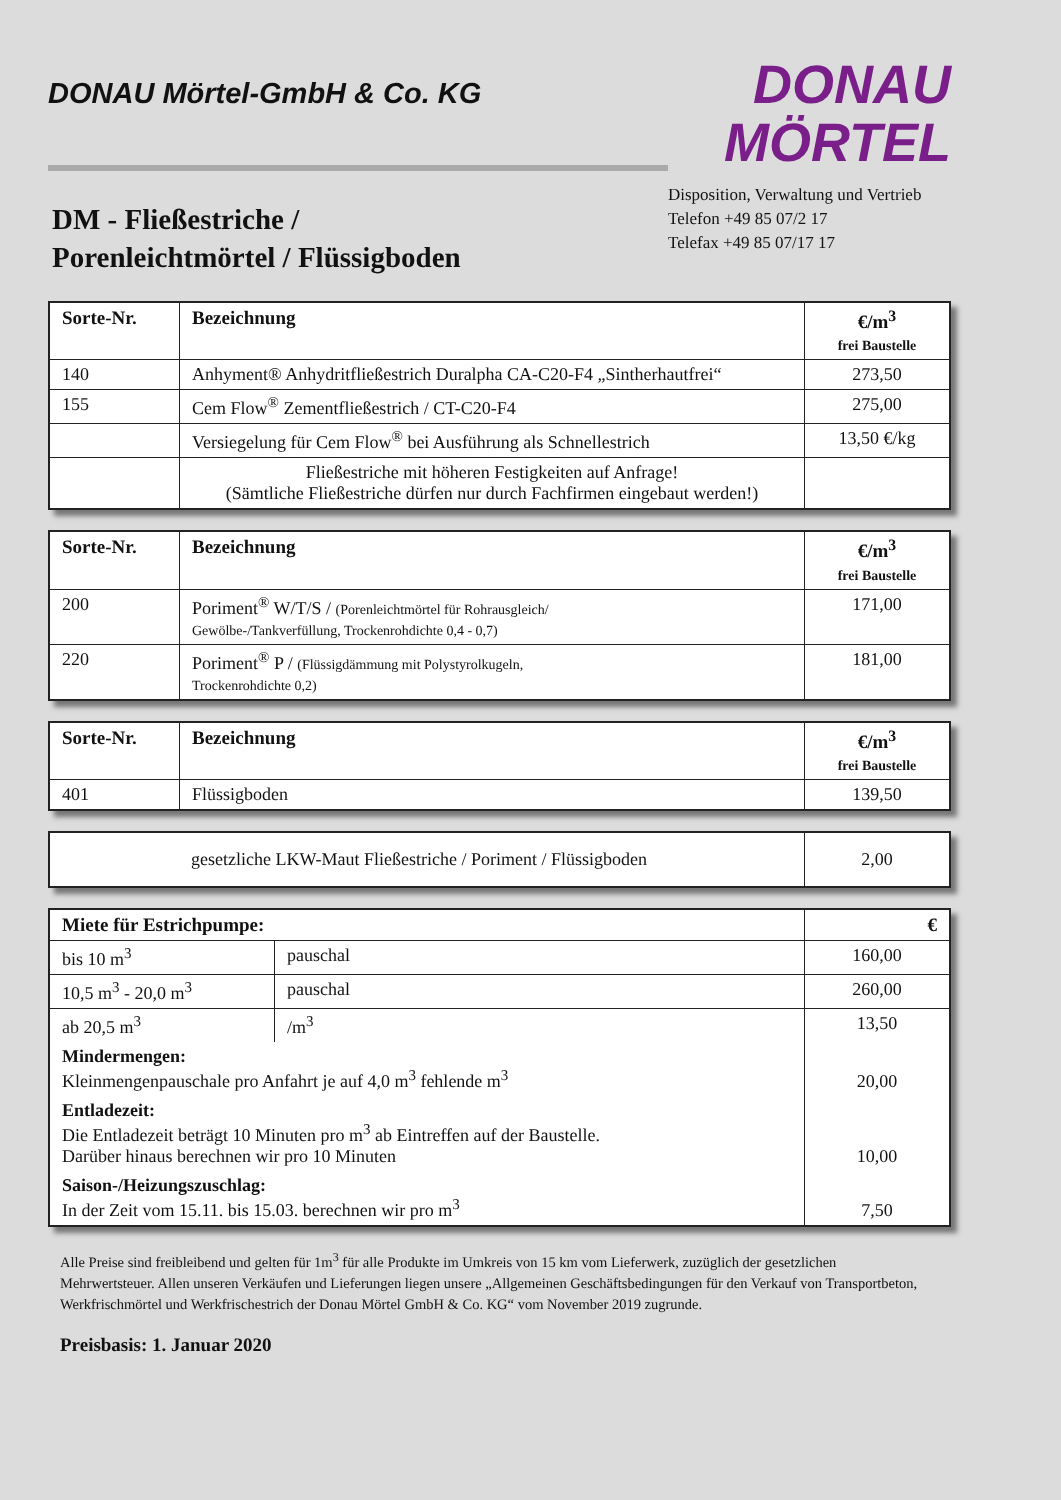DONAU Mörtel-GmbH & Co. KG
DONAU
MÖRTEL
Disposition, Verwaltung und Vertrieb
Telefon +49 85 07/2 17
Telefax +49 85 07/17 17
DM - Fließestriche /
Porenleichtmörtel / Flüssigboden
| Sorte-Nr. | Bezeichnung | €/m<sup>3</sup> frei Baustelle |
| --- | --- | --- |
| 140 | Anhyment® Anhydritfließestrich Duralpha CA-C20-F4 „Sintherhautfrei“ | 273,50 |
| 155 | Cem Flow<sup>®</sup> Zementfließestrich / CT-C20-F4 | 275,00 |
| | Versiegelung für Cem Flow<sup>®</sup> bei Ausführung als Schnellestrich | 13,50 €/kg |
| | Fließestriche mit höheren Festigkeiten auf Anfrage! (Sämtliche Fließestriche dürfen nur durch Fachfirmen eingebaut werden!) | |
| Sorte-Nr. | Bezeichnung | €/m<sup>3</sup> frei Baustelle |
| --- | --- | --- |
| 200 | Poriment<sup>®</sup> W/T/S / (Porenleichtmörtel für Rohrausgleich/ Gewölbe-/Tankverfüllung, Trockenrohdichte 0,4 - 0,7) | 171,00 |
| 220 | Poriment<sup>®</sup> P / (Flüssigdämmung mit Polystyrolkugeln, Trockenrohdichte 0,2) | 181,00 |
| Sorte-Nr. | Bezeichnung | €/m<sup>3</sup> frei Baustelle |
| --- | --- | --- |
| 401 | Flüssigboden | 139,50 |
| | gesetzliche LKW-Maut Fließestriche / Poriment / Flüssigboden | 2,00 |
| Miete für Estrichpumpe: | | € |
| --- | --- | --- |
| bis 10 m<sup>3</sup> | pauschal | 160,00 |
| 10,5 m<sup>3</sup> - 20,0 m<sup>3</sup> | pauschal | 260,00 |
| ab 20,5 m<sup>3</sup> | /m<sup>3</sup> | 13,50 |
| Mindermengen: Kleinmengenpauschale pro Anfahrt je auf 4,0 m<sup>3</sup> fehlende m<sup>3</sup> | | 20,00 |
| Entladezeit: Die Entladezeit beträgt 10 Minuten pro m<sup>3</sup> ab Eintreffen auf der Baustelle. Darüber hinaus berechnen wir pro 10 Minuten | | 10,00 |
| Saison-/Heizungszuschlag: In der Zeit vom 15.11. bis 15.03. berechnen wir pro m<sup>3</sup> | | 7,50 |
Alle Preise sind freibleibend und gelten für 1m<sup>3</sup> für alle Produkte im Umkreis von 15 km vom Lieferwerk, zuzüglich der gesetzlichen Mehrwertsteuer. Allen unseren Verkäufen und Lieferungen liegen unsere „Allgemeinen Geschäftsbedingungen für den Verkauf von Transportbeton, Werkfrischmörtel und Werkfrischestrich der Donau Mörtel GmbH & Co. KG“ vom November 2019 zugrunde.
Preisbasis: 1. Januar 2020